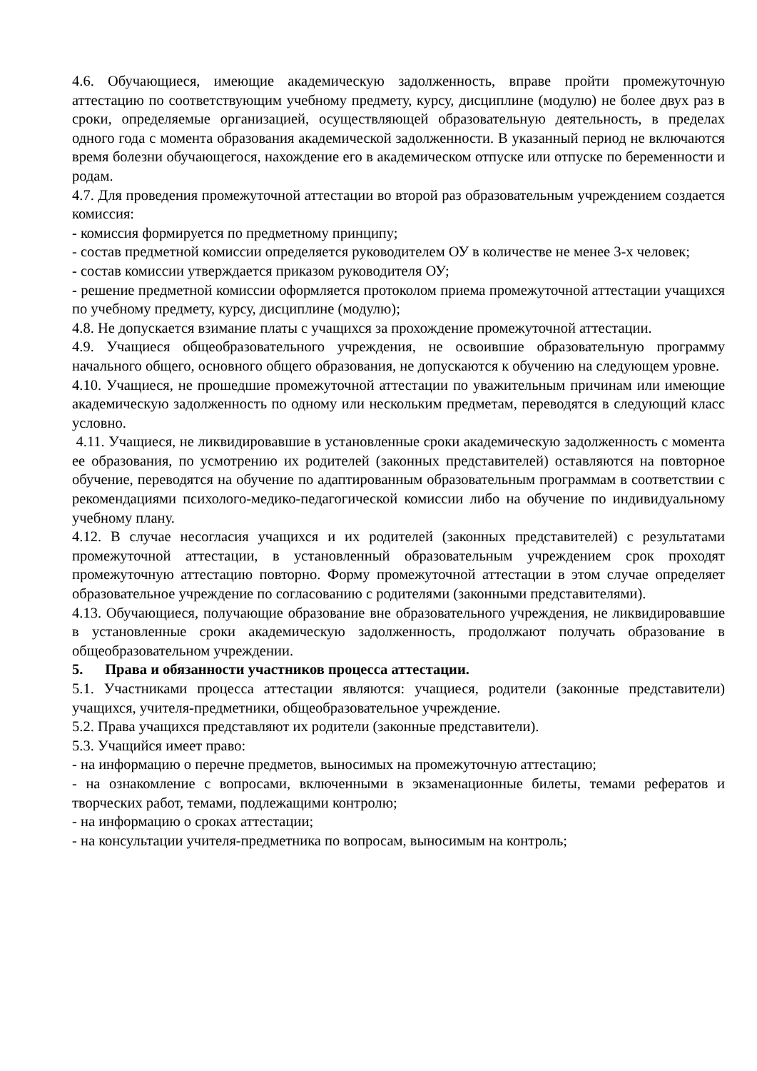4.6. Обучающиеся, имеющие академическую задолженность, вправе пройти промежуточную аттестацию по соответствующим учебному предмету, курсу, дисциплине (модулю) не более двух раз в сроки, определяемые организацией, осуществляющей образовательную деятельность, в пределах одного года с момента образования академической задолженности. В указанный период не включаются время болезни обучающегося, нахождение его в академическом отпуске или отпуске по беременности и родам.
4.7. Для проведения промежуточной аттестации во второй раз образовательным учреждением создается комиссия:
- комиссия формируется по предметному принципу;
- состав предметной комиссии определяется руководителем ОУ в количестве не менее 3-х человек;
- состав комиссии утверждается приказом руководителя ОУ;
- решение предметной комиссии оформляется протоколом приема промежуточной аттестации учащихся по учебному предмету, курсу, дисциплине (модулю);
4.8. Не допускается взимание платы с учащихся за прохождение промежуточной аттестации.
4.9. Учащиеся общеобразовательного учреждения, не освоившие образовательную программу начального общего, основного общего образования, не допускаются к обучению на следующем уровне.
4.10. Учащиеся, не прошедшие промежуточной аттестации по уважительным причинам или имеющие академическую задолженность по одному или нескольким предметам, переводятся в следующий класс условно.
4.11. Учащиеся, не ликвидировавшие в установленные сроки академическую задолженность с момента ее образования, по усмотрению их родителей (законных представителей) оставляются на повторное обучение, переводятся на обучение по адаптированным образовательным программам в соответствии с рекомендациями психолого-медико-педагогической комиссии либо на обучение по индивидуальному учебному плану.
4.12. В случае несогласия учащихся и их родителей (законных представителей) с результатами промежуточной аттестации, в установленный образовательным учреждением срок проходят промежуточную аттестацию повторно. Форму промежуточной аттестации в этом случае определяет образовательное учреждение по согласованию с родителями (законными представителями).
4.13. Обучающиеся, получающие образование вне образовательного учреждения, не ликвидировавшие в установленные сроки академическую задолженность, продолжают получать образование в общеобразовательном учреждении.
5. Права и обязанности участников процесса аттестации.
5.1. Участниками процесса аттестации являются: учащиеся, родители (законные представители) учащихся, учителя-предметники, общеобразовательное учреждение.
5.2. Права учащихся представляют их родители (законные представители).
5.3. Учащийся имеет право:
- на информацию о перечне предметов, выносимых на промежуточную аттестацию;
- на ознакомление с вопросами, включенными в экзаменационные билеты, темами рефератов и творческих работ, темами, подлежащими контролю;
- на информацию о сроках аттестации;
- на консультации учителя-предметника по вопросам, выносимым на контроль;